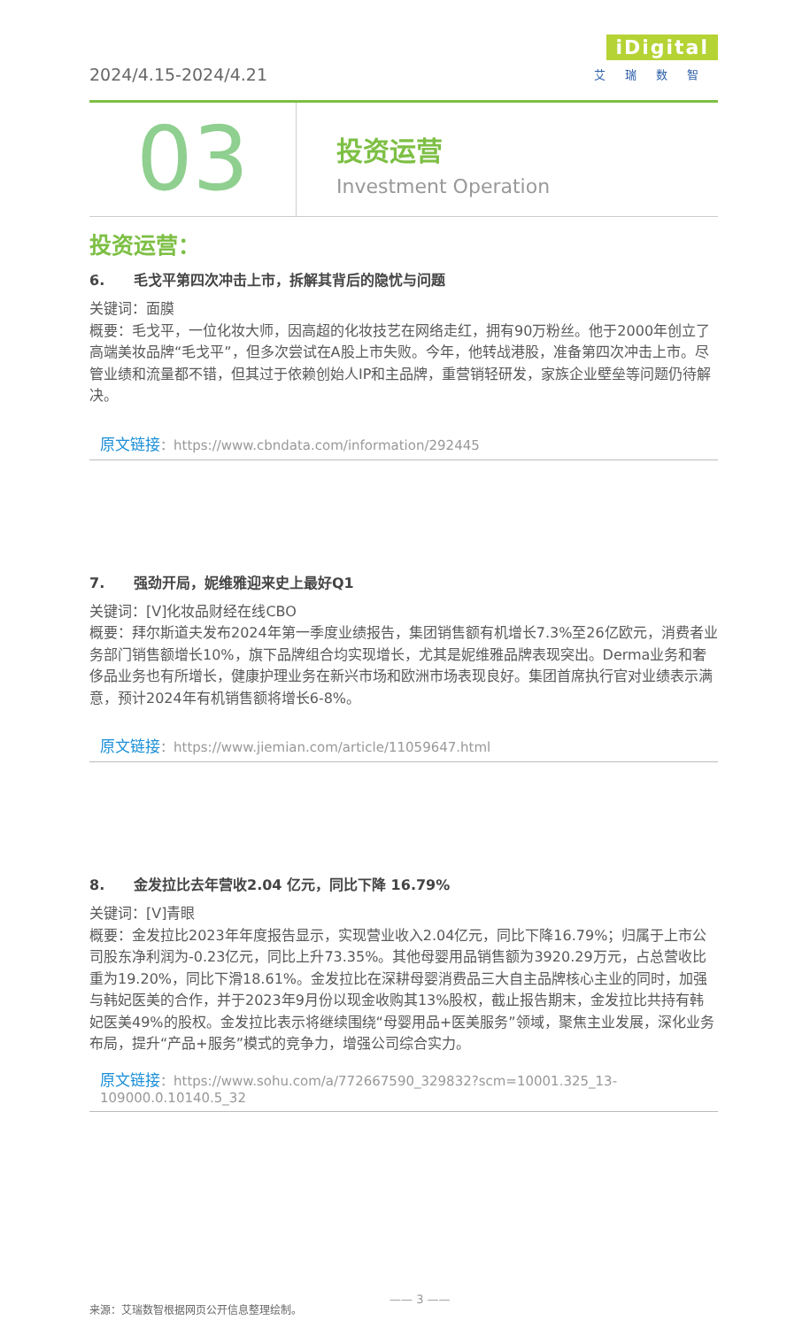2024/4.15-2024/4.21
iDigital
艾瑞数智
03
投资运营
Investment Operation
投资运营：
6. 毛戈平第四次冲击上市，拆解其背后的隐忧与问题
关键词：面膜
概要：毛戈平，一位化妆大师，因高超的化妆技艺在网络走红，拥有90万粉丝。他于2000年创立了高端美妆品牌“毛戈平”，但多次尝试在A股上市失败。今年，他转战港股，准备第四次冲击上市。尽管业绩和流量都不错，但其过于依赖创始人IP和主品牌，重营销轻研发，家族企业壁垒等问题仍待解决。
原文链接：https://www.cbndata.com/information/292445
7. 强劲开局，妮维雅迎来史上最好Q1
关键词：[V]化妆品财经在线CBO
概要：拜尔斯道夫发布2024年第一季度业绩报告，集团销售额有机增长7.3%至26亿欧元，消费者业务部门销售额增长10%，旗下品牌组合均实现增长，尤其是妮维雅品牌表现突出。Derma业务和奢侈品业务也有所增长，健康护理业务在新兴市场和欧洲市场表现良好。集团首席执行官对业绩表示满意，预计2024年有机销售额将增长6-8%。
原文链接：https://www.jiemian.com/article/11059647.html
8. 金发拉比去年营收2.04 亿元，同比下降 16.79%
关键词：[V]青眼
概要：金发拉比2023年年度报告显示，实现营业收入2.04亿元，同比下降16.79%；归属于上市公司股东净利润为-0.23亿元，同比上升73.35%。其他母婴用品销售额为3920.29万元，占总营收比重为19.20%，同比下滑18.61%。金发拉比在深耕母婴消费品三大自主品牌核心主业的同时，加强与韩妃医美的合作，并于2023年9月份以现金收购其13%股权，截止报告期末，金发拉比共持有韩妃医美49%的股权。金发拉比表示将继续围绕“母婴用品+医美服务”领域，聚焦主业发展，深化业务布局，提升“产品+服务”模式的竞争力，增强公司综合实力。
原文链接：https://www.sohu.com/a/772667590_329832?scm=10001.325_13-109000.0.10140.5_32
来源：艾瑞数智根据网页公开信息整理绘制。
—— 3 ——